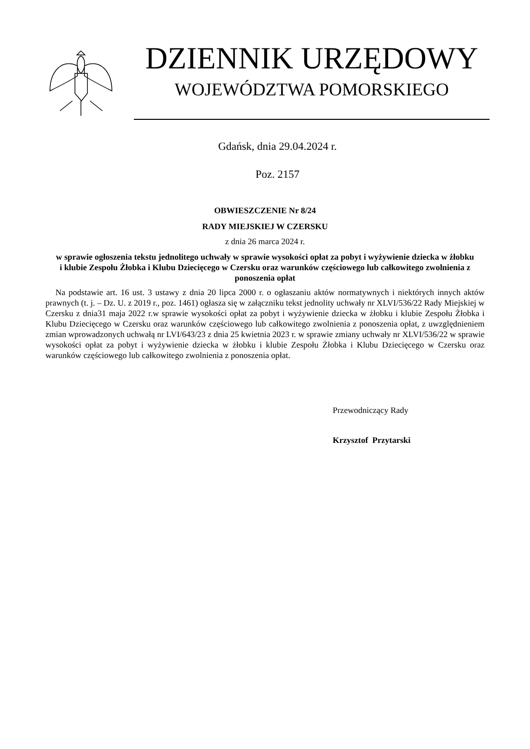DZIENNIK URZĘDOWY
WOJEWÓDZTWA POMORSKIEGO
Gdańsk, dnia 29.04.2024 r.
Poz. 2157
OBWIESZCZENIE Nr 8/24
RADY MIEJSKIEJ W CZERSKU
z dnia 26 marca 2024 r.
w sprawie ogłoszenia tekstu jednolitego uchwały w sprawie wysokości opłat za pobyt i wyżywienie dziecka w żłobku i klubie Zespołu Żłobka i Klubu Dziecięcego w Czersku oraz warunków częściowego lub całkowitego zwolnienia z ponoszenia opłat
Na podstawie art. 16 ust. 3 ustawy z dnia 20 lipca 2000 r. o ogłaszaniu aktów normatywnych i niektórych innych aktów prawnych (t. j. – Dz. U. z 2019 r., poz. 1461) ogłasza się w załączniku tekst jednolity uchwały nr XLVI/536/22 Rady Miejskiej w Czersku z dnia31 maja 2022 r.w sprawie wysokości opłat za pobyt i wyżywienie dziecka w żłobku i klubie Zespołu Żłobka i Klubu Dziecięcego w Czersku oraz warunków częściowego lub całkowitego zwolnienia z ponoszenia opłat, z uwzględnieniem zmian wprowadzonych uchwałą nr LVI/643/23 z dnia 25 kwietnia 2023 r. w sprawie zmiany uchwały nr XLVI/536/22 w sprawie wysokości opłat za pobyt i wyżywienie dziecka w żłobku i klubie Zespołu Żłobka i Klubu Dziecięcego w Czersku oraz warunków częściowego lub całkowitego zwolnienia z ponoszenia opłat.
Przewodniczący Rady
Krzysztof Przytarski